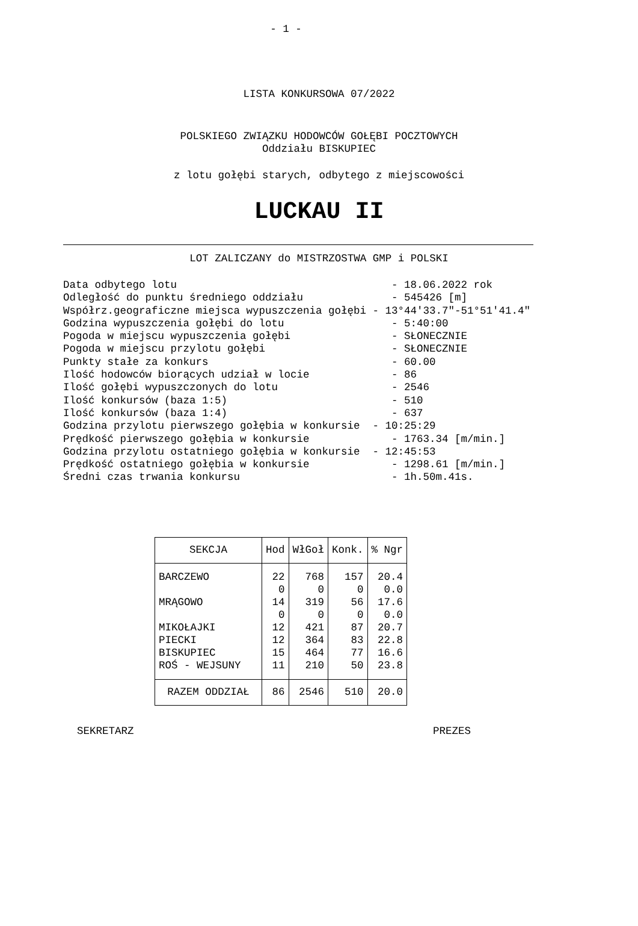- 1 -
LISTA KONKURSOWA 07/2022
POLSKIEGO ZWIĄZKU HODOWCÓW GOŁĘBI POCZTOWYCH
Oddziału BISKUPIEC
z lotu gołębi starych, odbytego z miejscowości
LUCKAU II
LOT ZALICZANY do MISTRZOSTWA GMP i POLSKI
Data odbytego lotu - 18.06.2022 rok Odległość do punktu średniego oddziału - 545426 [m] Współrz.geograficzne miejsca wypuszczenia gołębi - 13°44'33.7"-51°51'41.4" Godzina wypuszczenia gołębi do lotu - 5:40:00 Pogoda w miejscu wypuszczenia gołębi - SŁONECZNIE Pogoda w miejscu przylotu gołębi - SŁONECZNIE Punkty stałe za konkurs - 60.00 Ilość hodowców biorących udział w locie - 86 Ilość gołębi wypuszczonych do lotu - 2546 Ilość konkursów (baza 1:5) - 510 Ilość konkursów (baza 1:4) - 637 Godzina przylotu pierwszego gołębia w konkursie - 10:25:29 Prędkość pierwszego gołębia w konkursie - 1763.34 [m/min.] Godzina przylotu ostatniego gołębia w konkursie - 12:45:53 Prędkość ostatniego gołębia w konkursie - 1298.61 [m/min.] Średni czas trwania konkursu - 1h.50m.41s.
| SEKCJA | Hod | WłGoł | Konk. | % Ngr |
| --- | --- | --- | --- | --- |
| BARCZEWO | 22 | 768 | 157 | 20.4 |
| | 0 | 0 | 0 | 0.0 |
| MRĄGOWO | 14 | 319 | 56 | 17.6 |
| | 0 | 0 | 0 | 0.0 |
| MIKOŁAJKI | 12 | 421 | 87 | 20.7 |
| PIECKI | 12 | 364 | 83 | 22.8 |
| BISKUPIEC | 15 | 464 | 77 | 16.6 |
| ROŚ - WEJSUNY | 11 | 210 | 50 | 23.8 |
| RAZEM ODDZIAŁ | 86 | 2546 | 510 | 20.0 |
SEKRETARZ PREZES